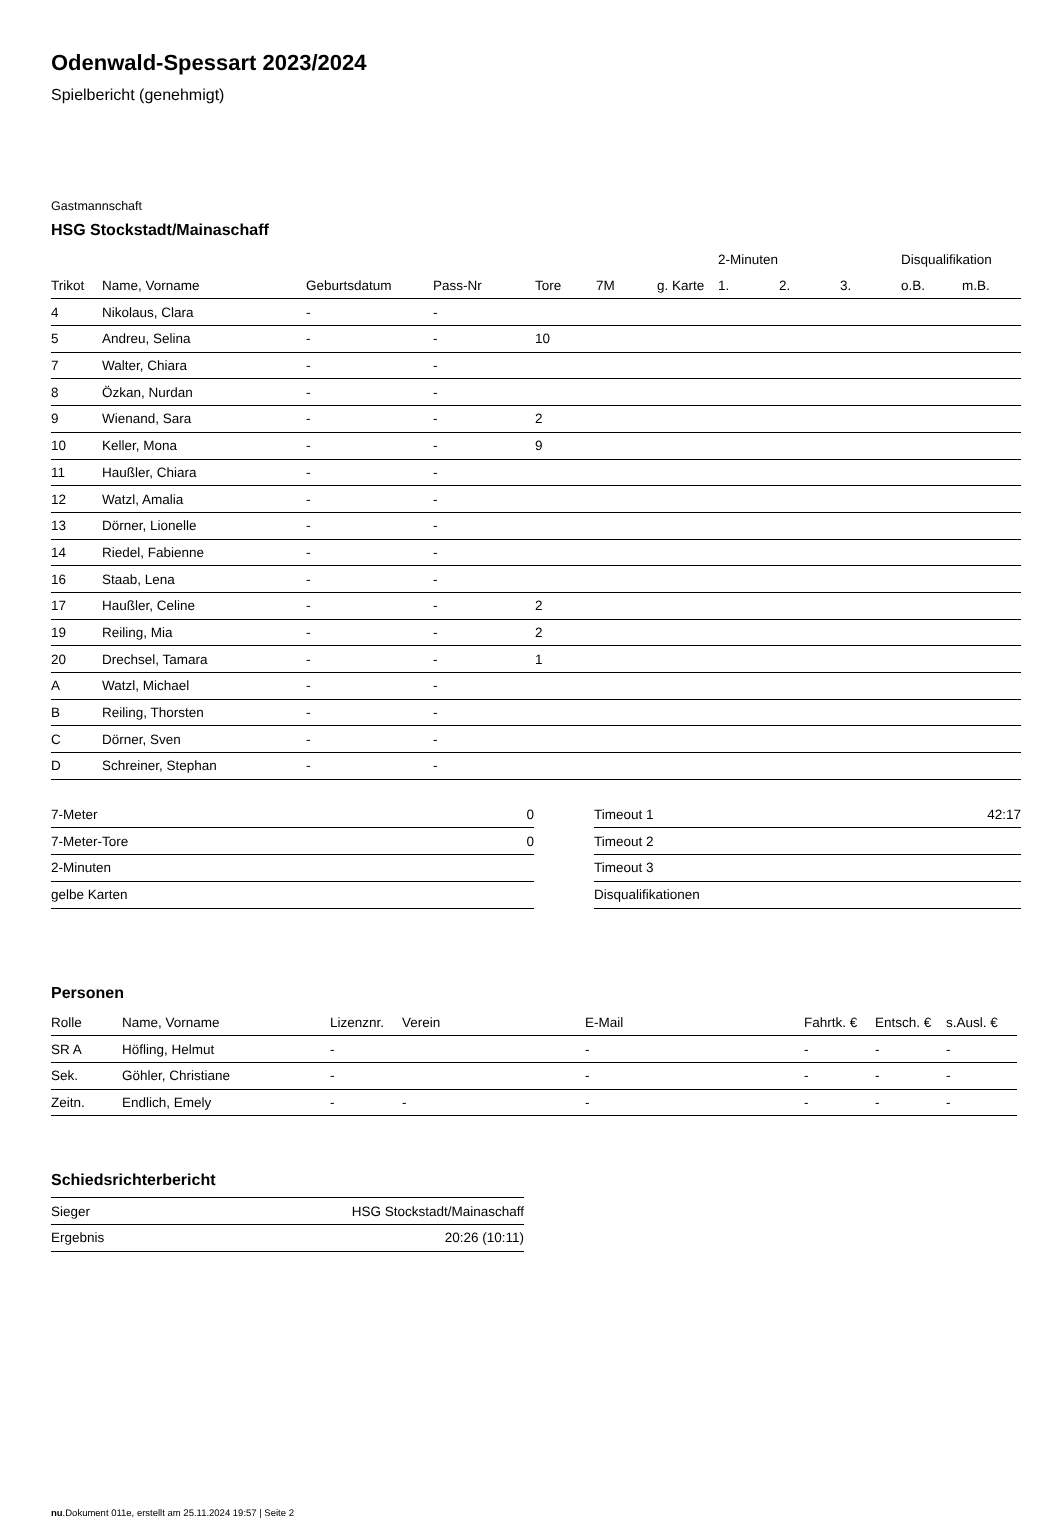Odenwald-Spessart 2023/2024
Spielbericht (genehmigt)
Gastmannschaft
HSG Stockstadt/Mainaschaff
| | | | | | | | 2-Minuten | | | Disqualifikation | |
| --- | --- | --- | --- | --- | --- | --- | --- | --- | --- | --- | --- |
| Trikot | Name, Vorname | Geburtsdatum | Pass-Nr | Tore | 7M | g. Karte | 1. | 2. | 3. | o.B. | m.B. |
| 4 | Nikolaus, Clara | - | - | | | | | | | | |
| 5 | Andreu, Selina | - | - | 10 | | | | | | | |
| 7 | Walter, Chiara | - | - | | | | | | | | |
| 8 | Özkan, Nurdan | - | - | | | | | | | | |
| 9 | Wienand, Sara | - | - | 2 | | | | | | | |
| 10 | Keller, Mona | - | - | 9 | | | | | | | |
| 11 | Haußler, Chiara | - | - | | | | | | | | |
| 12 | Watzl, Amalia | - | - | | | | | | | | |
| 13 | Dörner, Lionelle | - | - | | | | | | | | |
| 14 | Riedel, Fabienne | - | - | | | | | | | | |
| 16 | Staab, Lena | - | - | | | | | | | | |
| 17 | Haußler, Celine | - | - | 2 | | | | | | | |
| 19 | Reiling, Mia | - | - | 2 | | | | | | | |
| 20 | Drechsel, Tamara | - | - | 1 | | | | | | | |
| A | Watzl, Michael | - | - | | | | | | | | |
| B | Reiling, Thorsten | - | - | | | | | | | | |
| C | Dörner, Sven | - | - | | | | | | | | |
| D | Schreiner, Stephan | - | - | | | | | | | | |
| 7-Meter | 0 |
| 7-Meter-Tore | 0 |
| 2-Minuten | |
| gelbe Karten | |
| Timeout 1 | 42:17 |
| Timeout 2 | |
| Timeout 3 | |
| Disqualifikationen | |
Personen
| Rolle | Name, Vorname | Lizenznr. | Verein | E-Mail | Fahrtk. € | Entsch. € | s.Ausl. € |
| --- | --- | --- | --- | --- | --- | --- | --- |
| SR A | Höfling, Helmut | - | | - | - | - | - |
| Sek. | Göhler, Christiane | - | | - | - | - | - |
| Zeitn. | Endlich, Emely | - | - | - | - | - | - |
Schiedsrichterbericht
| Sieger | HSG Stockstadt/Mainaschaff |
| Ergebnis | 20:26 (10:11) |
nu.Dokument 011e, erstellt am 25.11.2024 19:57 | Seite 2